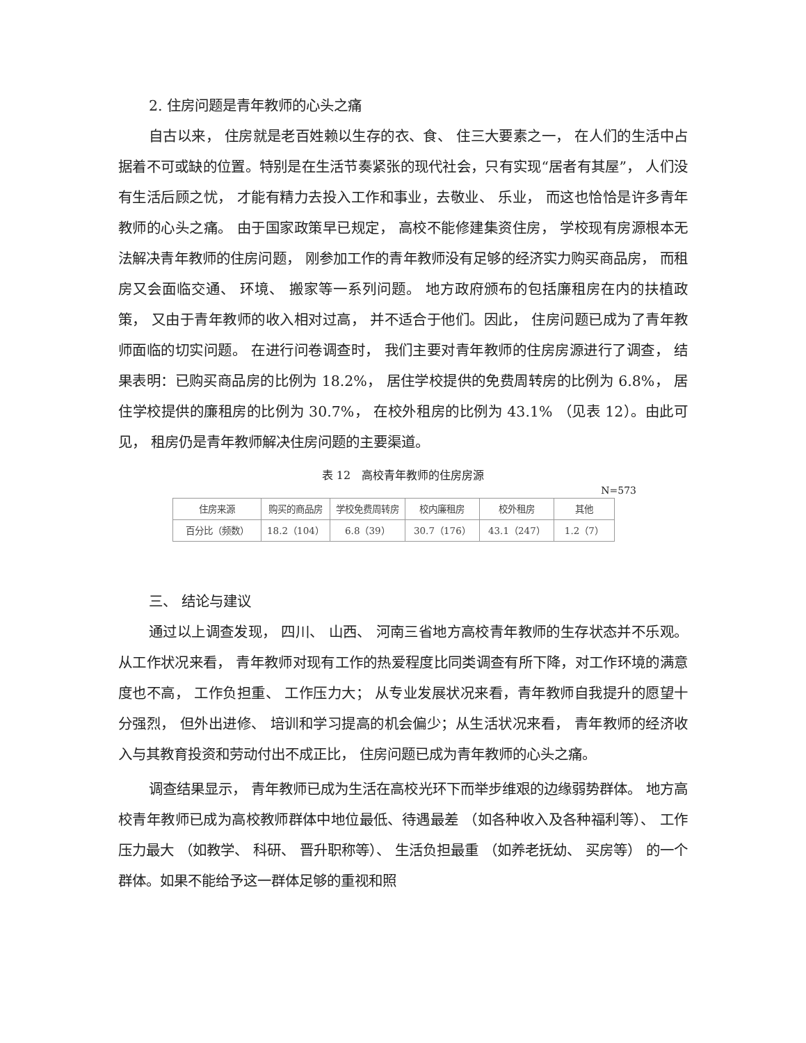2. 住房问题是青年教师的心头之痛
自古以来， 住房就是老百姓赖以生存的衣、食、 住三大要素之一， 在人们的生活中占据着不可或缺的位置。特别是在生活节奏紧张的现代社会，只有实现“居者有其屋”， 人们没有生活后顾之忧， 才能有精力去投入工作和事业，去敬业、 乐业， 而这也恰恰是许多青年教师的心头之痛。 由于国家政策早已规定， 高校不能修建集资住房， 学校现有房源根本无法解决青年教师的住房问题， 刚参加工作的青年教师没有足够的经济实力购买商品房， 而租房又会面临交通、 环境、 搬家等一系列问题。 地方政府颁布的包括廉租房在内的扶植政策， 又由于青年教师的收入相对过高， 并不适合于他们。因此， 住房问题已成为了青年教师面临的切实问题。 在进行问卷调查时， 我们主要对青年教师的住房房源进行了调查， 结果表明：已购买商品房的比例为 18.2%， 居住学校提供的免费周转房的比例为 6.8%， 居住学校提供的廉租房的比例为 30.7%， 在校外租房的比例为 43.1% （见表 12）。由此可见， 租房仍是青年教师解决住房问题的主要渠道。
表 12　高校青年教师的住房房源
N=573
| 住房来源 | 购买的商品房 | 学校免费周转房 | 校内廉租房 | 校外租房 | 其他 |
| 百分比（频数） | 18.2（104） | 6.8（39） | 30.7（176） | 43.1（247） | 1.2（7） |
三、 结论与建议
通过以上调查发现， 四川、 山西、 河南三省地方高校青年教师的生存状态并不乐观。 从工作状况来看， 青年教师对现有工作的热爱程度比同类调查有所下降，对工作环境的满意度也不高， 工作负担重、 工作压力大； 从专业发展状况来看，青年教师自我提升的愿望十分强烈， 但外出进修、 培训和学习提高的机会偏少；从生活状况来看， 青年教师的经济收入与其教育投资和劳动付出不成正比， 住房问题已成为青年教师的心头之痛。
调查结果显示， 青年教师已成为生活在高校光环下而举步维艰的边缘弱势群体。 地方高校青年教师已成为高校教师群体中地位最低、待遇最差 （如各种收入及各种福利等）、 工作压力最大 （如教学、 科研、 晋升职称等）、 生活负担最重 （如养老抚幼、 买房等） 的一个群体。如果不能给予这一群体足够的重视和照